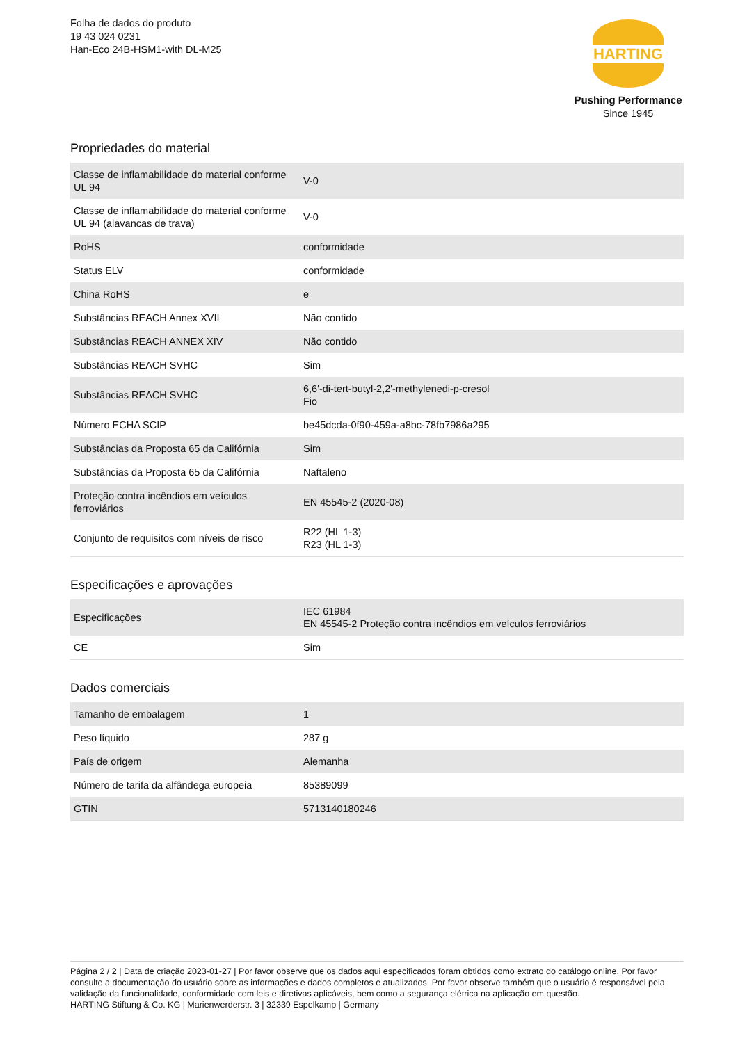Folha de dados do produto
19 43 024 0231
Han-Eco 24B-HSM1-with DL-M25
HARTING
Pushing Performance
Since 1945
Propriedades do material
| Classe de inflamabilidade do material conforme UL 94 | V-0 |
| Classe de inflamabilidade do material conforme UL 94 (alavancas de trava) | V-0 |
| RoHS | conformidade |
| Status ELV | conformidade |
| China RoHS | e |
| Substâncias REACH Annex XVII | Não contido |
| Substâncias REACH ANNEX XIV | Não contido |
| Substâncias REACH SVHC | Sim |
| Substâncias REACH SVHC | 6,6'-di-tert-butyl-2,2'-methylenedi-p-cresol Fio |
| Número ECHA SCIP | be45dcda-0f90-459a-a8bc-78fb7986a295 |
| Substâncias da Proposta 65 da Califórnia | Sim |
| Substâncias da Proposta 65 da Califórnia | Naftaleno |
| Proteção contra incêndios em veículos ferroviários | EN 45545-2 (2020-08) |
| Conjunto de requisitos com níveis de risco | R22 (HL 1-3) R23 (HL 1-3) |
Especificações e aprovações
| Especificações | IEC 61984 EN 45545-2 Proteção contra incêndios em veículos ferroviários |
| CE | Sim |
Dados comerciais
| Tamanho de embalagem | 1 |
| Peso líquido | 287 g |
| País de origem | Alemanha |
| Número de tarifa da alfândega europeia | 85389099 |
| GTIN | 5713140180246 |
Página 2 / 2 | Data de criação 2023-01-27 | Por favor observe que os dados aqui especificados foram obtidos como extrato do catálogo online. Por favor consulte a documentação do usuário sobre as informações e dados completos e atualizados. Por favor observe também que o usuário é responsável pela validação da funcionalidade, conformidade com leis e diretivas aplicáveis, bem como a segurança elétrica na aplicação em questão.
HARTING Stiftung & Co. KG | Marienwerderstr. 3 | 32339 Espelkamp | Germany